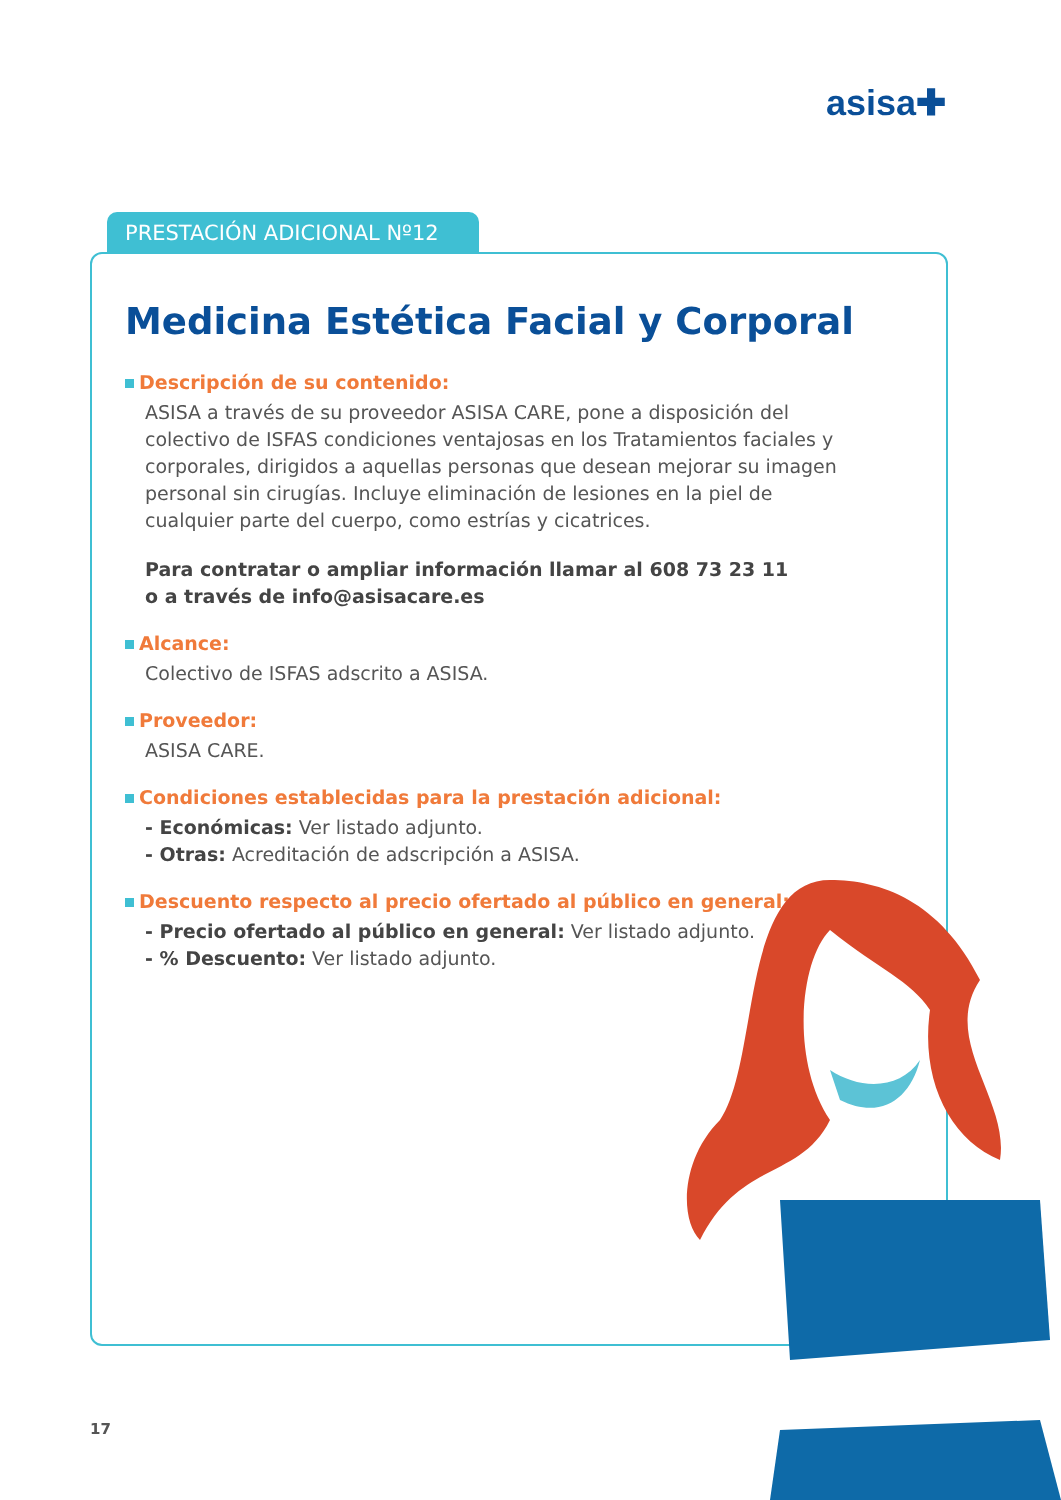asisa✚
PRESTACIÓN ADICIONAL Nº12
Medicina Estética Facial y Corporal
Descripción de su contenido:
ASISA a través de su proveedor ASISA CARE, pone a disposición del colectivo de ISFAS condiciones ventajosas en los Tratamientos faciales y corporales, dirigidos a aquellas personas que desean mejorar su imagen personal sin cirugías. Incluye eliminación de lesiones en la piel de cualquier parte del cuerpo, como estrías y cicatrices.
Para contratar o ampliar información llamar al 608 73 23 11
o a través de info@asisacare.es
Alcance:
Colectivo de ISFAS adscrito a ASISA.
Proveedor:
ASISA CARE.
Condiciones establecidas para la prestación adicional:
- Económicas: Ver listado adjunto.
- Otras: Acreditación de adscripción a ASISA.
Descuento respecto al precio ofertado al público en general:
- Precio ofertado al público en general: Ver listado adjunto.
- % Descuento: Ver listado adjunto.
17